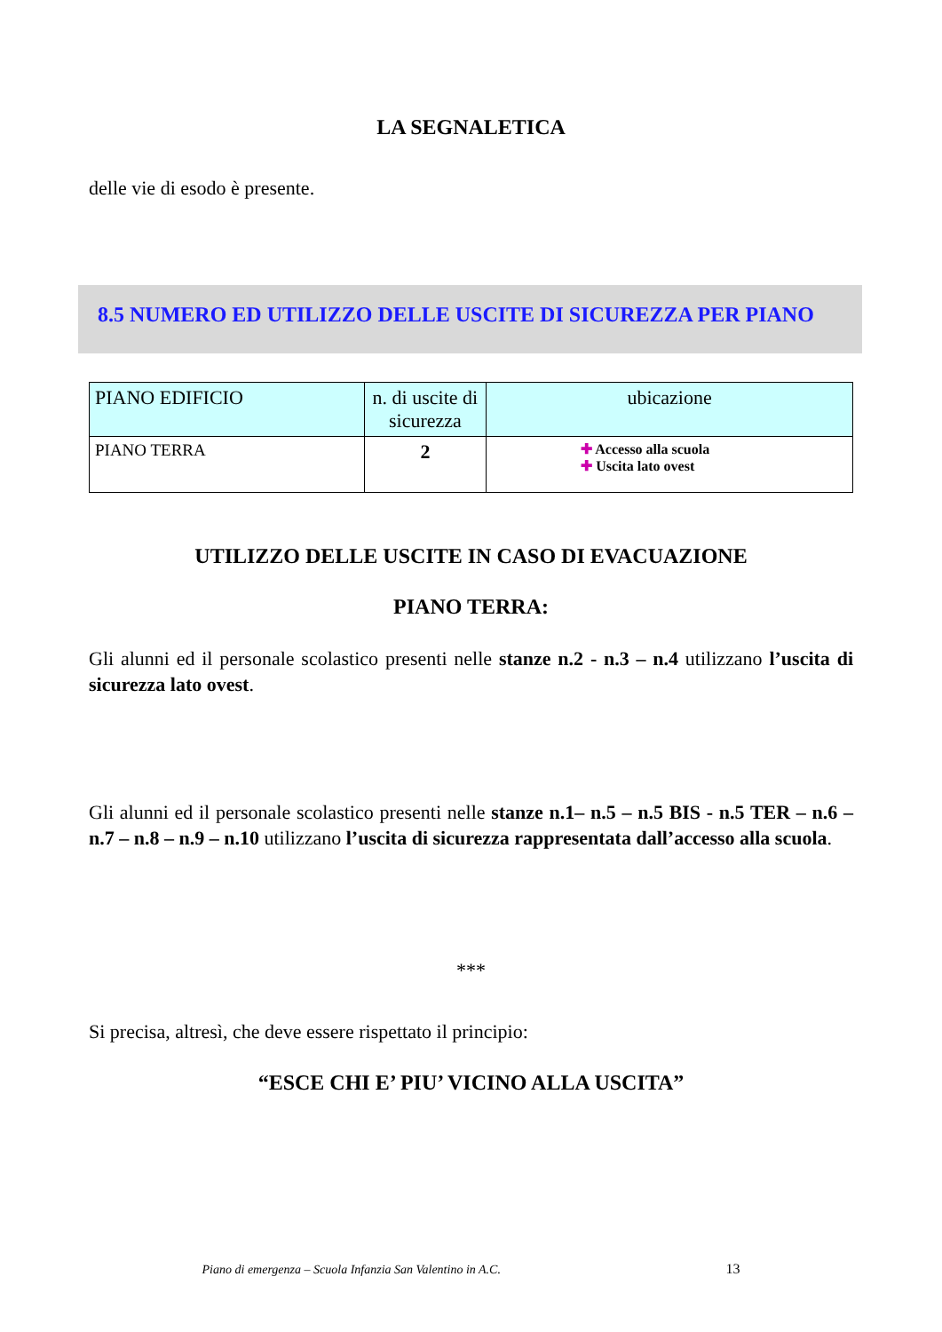LA SEGNALETICA
delle vie di esodo è presente.
8.5 NUMERO ED UTILIZZO DELLE USCITE DI SICUREZZA PER PIANO
| PIANO EDIFICIO | n. di uscite di sicurezza | ubicazione |
| --- | --- | --- |
| PIANO TERRA | 2 | ✚ Accesso alla scuola ✚ Uscita lato ovest |
UTILIZZO DELLE USCITE IN CASO DI EVACUAZIONE
PIANO TERRA:
Gli alunni ed il personale scolastico presenti nelle stanze n.2 - n.3 – n.4 utilizzano l’uscita di sicurezza lato ovest.
Gli alunni ed il personale scolastico presenti nelle stanze n.1– n.5 – n.5 BIS - n.5 TER – n.6 – n.7 – n.8 – n.9 – n.10 utilizzano l’uscita di sicurezza rappresentata dall’accesso alla scuola.
***
Si precisa, altresì, che deve essere rispettato il principio:
“ESCE CHI E’ PIU’ VICINO ALLA USCITA”
Piano di emergenza – Scuola Infanzia San Valentino in A.C. 13